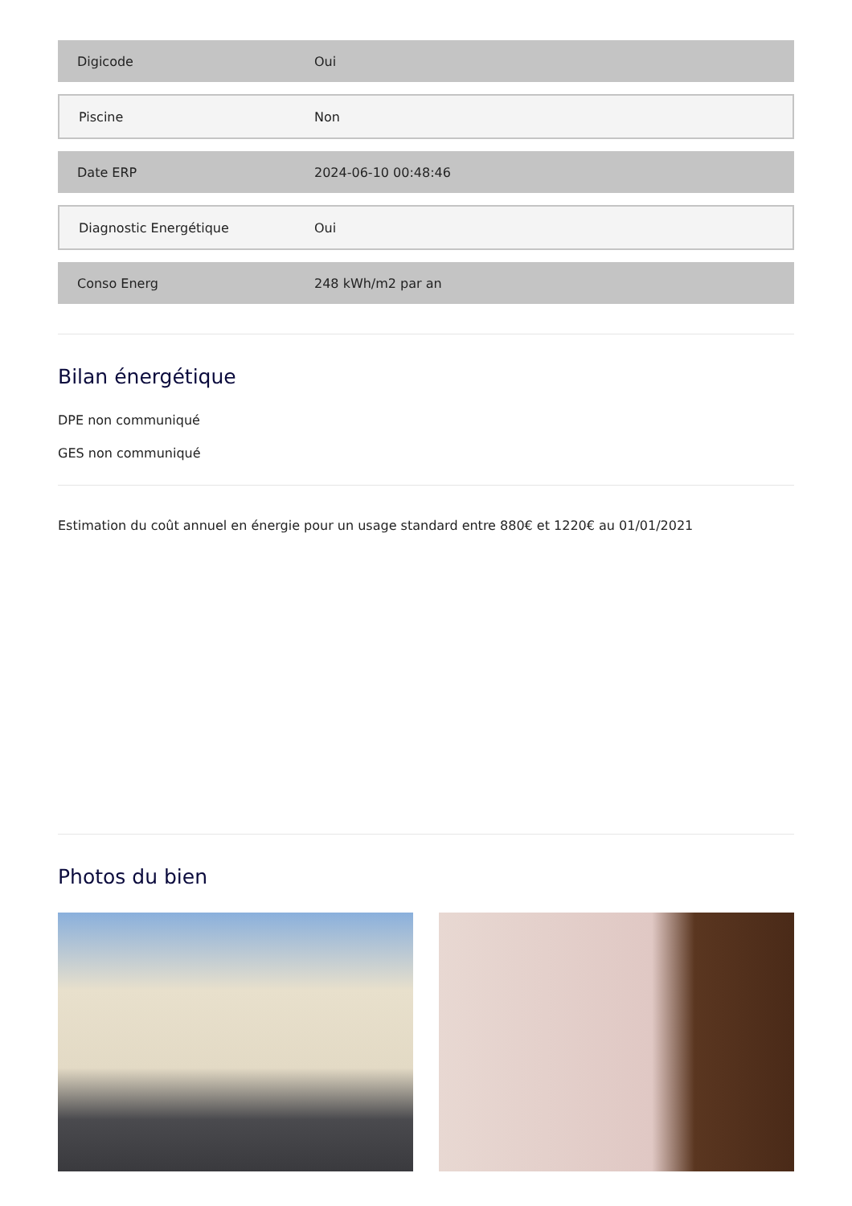| Digicode | Oui |
| Piscine | Non |
| Date ERP | 2024-06-10 00:48:46 |
| Diagnostic Energétique | Oui |
| Conso Energ | 248 kWh/m2 par an |
Bilan énergétique
DPE non communiqué
GES non communiqué
Estimation du coût annuel en énergie pour un usage standard entre 880€ et 1220€ au 01/01/2021
Photos du bien